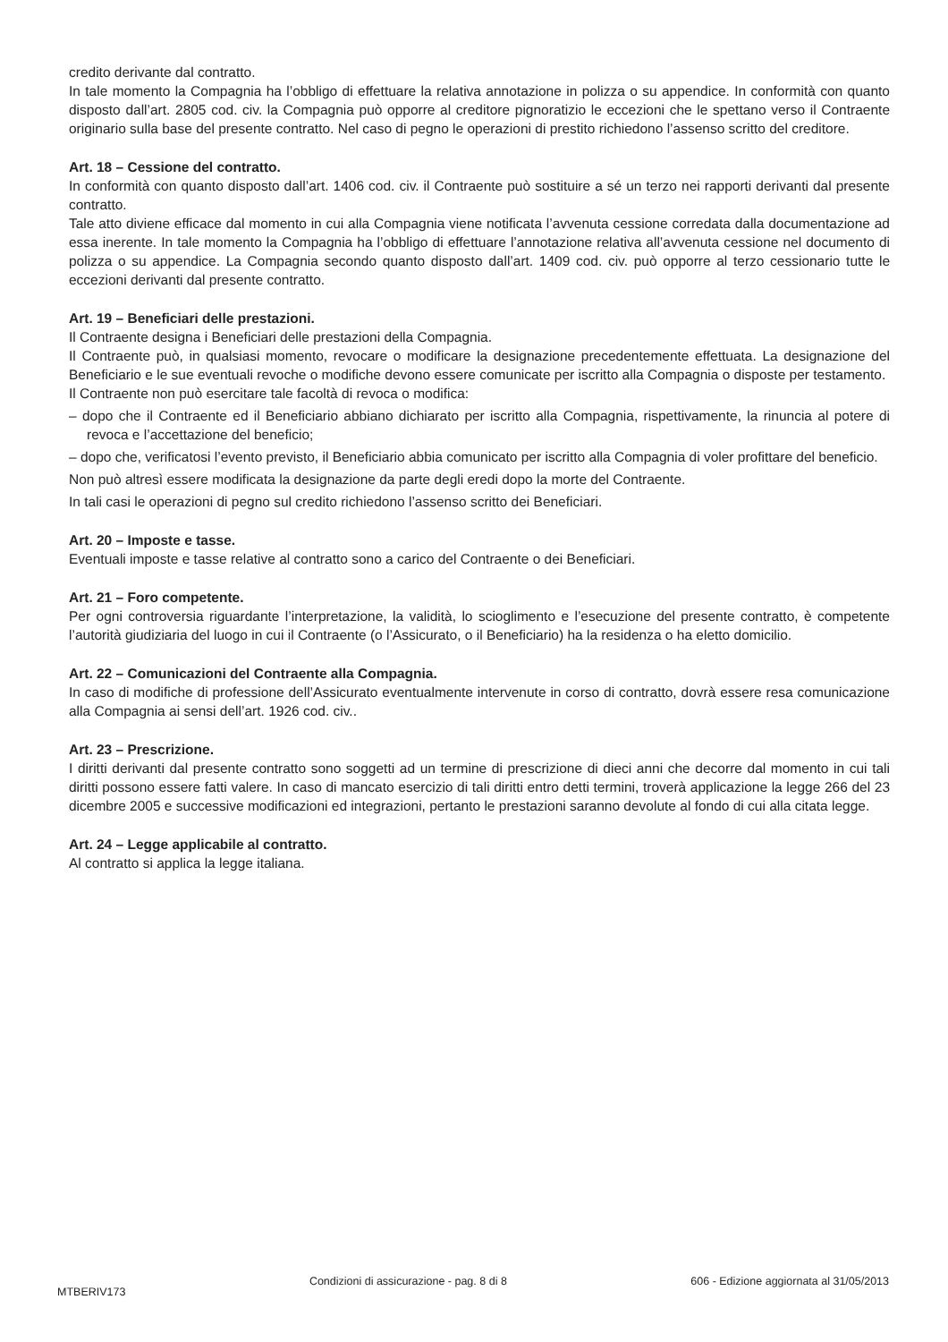credito derivante dal contratto.
In tale momento la Compagnia ha l’obbligo di effettuare la relativa annotazione in polizza o su appendice. In conformità con quanto disposto dall’art. 2805 cod. civ. la Compagnia può opporre al creditore pignoratizio le eccezioni che le spettano verso il Contraente originario sulla base del presente contratto. Nel caso di pegno le operazioni di prestito richiedono l’assenso scritto del creditore.
Art. 18 – Cessione del contratto.
In conformità con quanto disposto dall’art. 1406 cod. civ. il Contraente può sostituire a sé un terzo nei rapporti derivanti dal presente contratto.
Tale atto diviene efficace dal momento in cui alla Compagnia viene notificata l’avvenuta cessione corredata dalla documentazione ad essa inerente. In tale momento la Compagnia ha l’obbligo di effettuare l’annotazione relativa all’avvenuta cessione nel documento di polizza o su appendice. La Compagnia secondo quanto disposto dall’art. 1409 cod. civ. può opporre al terzo cessionario tutte le eccezioni derivanti dal presente contratto.
Art. 19 – Beneficiari delle prestazioni.
Il Contraente designa i Beneficiari delle prestazioni della Compagnia.
Il Contraente può, in qualsiasi momento, revocare o modificare la designazione precedentemente effettuata. La designazione del Beneficiario e le sue eventuali revoche o modifiche devono essere comunicate per iscritto alla Compagnia o disposte per testamento.
Il Contraente non può esercitare tale facoltà di revoca o modifica:
– dopo che il Contraente ed il Beneficiario abbiano dichiarato per iscritto alla Compagnia, rispettivamente, la rinuncia al potere di revoca e l’accettazione del beneficio;
– dopo che, verificatosi l’evento previsto, il Beneficiario abbia comunicato per iscritto alla Compagnia di voler profittare del beneficio.
Non può altresì essere modificata la designazione da parte degli eredi dopo la morte del Contraente.
In tali casi le operazioni di pegno sul credito richiedono l’assenso scritto dei Beneficiari.
Art. 20 – Imposte e tasse.
Eventuali imposte e tasse relative al contratto sono a carico del Contraente o dei Beneficiari.
Art. 21 – Foro competente.
Per ogni controversia riguardante l’interpretazione, la validità, lo scioglimento e l’esecuzione del presente contratto, è competente l’autorità giudiziaria del luogo in cui il Contraente (o l’Assicurato, o il Beneficiario) ha la residenza o ha eletto domicilio.
Art. 22 – Comunicazioni del Contraente alla Compagnia.
In caso di modifiche di professione dell’Assicurato eventualmente intervenute in corso di contratto, dovrà essere resa comunicazione alla Compagnia ai sensi dell’art. 1926 cod. civ..
Art. 23 – Prescrizione.
I diritti derivanti dal presente contratto sono soggetti ad un termine di prescrizione di dieci anni che decorre dal momento in cui tali diritti possono essere fatti valere. In caso di mancato esercizio di tali diritti entro detti termini, troverà applicazione la legge 266 del 23 dicembre 2005 e successive modificazioni ed integrazioni, pertanto le prestazioni saranno devolute al fondo di cui alla citata legge.
Art. 24 – Legge applicabile al contratto.
Al contratto si applica la legge italiana.
MTBERIV173 Condizioni di assicurazione - pag. 8 di 8 606 - Edizione aggiornata al 31/05/2013